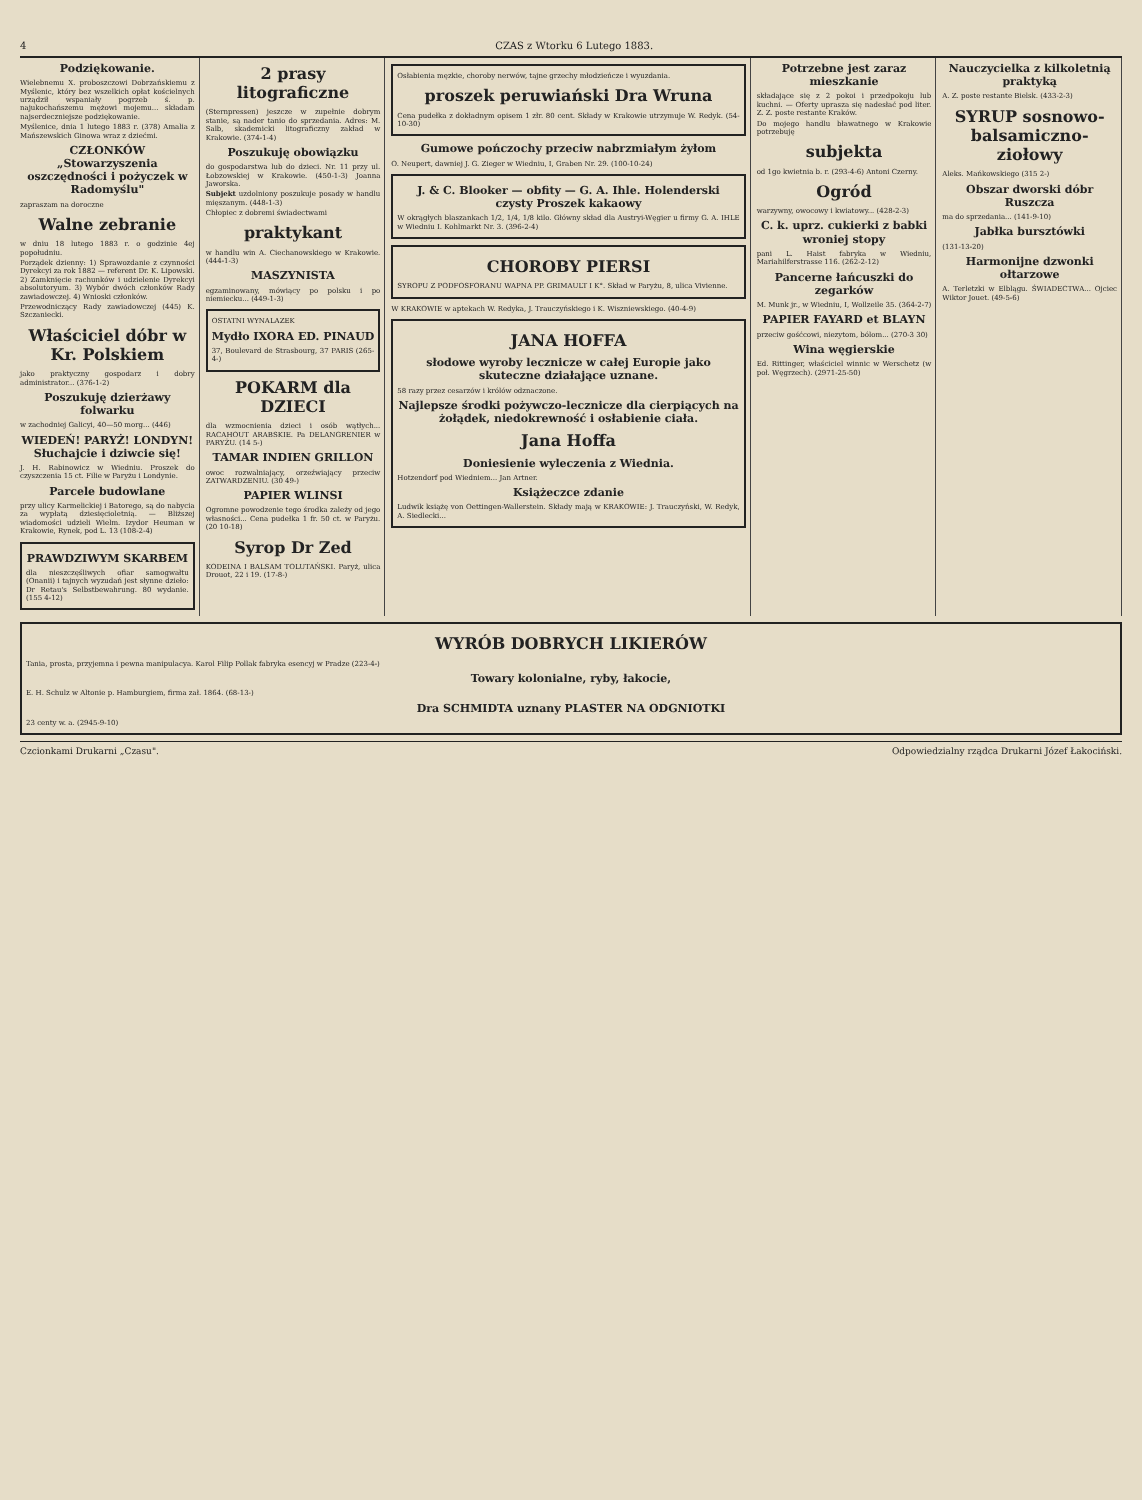4 CZAS z Wtorku 6 Lutego 1883.
Podziękowanie.
Wielebnemu X. proboszczowi Dobrzańskiemu z Myślenic, który bez wszelkich opłat kościelnych urządził wspaniały pogrzeb ś. p. najukochańszemu mężowi mojemu... składam najserdeczniejsze podziękowanie.
Myślenice, dnia 1 lutego 1883 r. (378) Amalia z Mańszewskich Ginowa wraz z dziećmi.
CZŁONKÓW „Stowarzyszenia oszczędności i pożyczek w Radomyślu"
zapraszam na doroczne
Walne zebranie
w dniu 18 lutego 1883 r. o godzinie 4ej popołudniu.
Porządek dzienny: 1) Sprawozdanie z czynności Dyrekcyi za rok 1882 — referent Dr. K. Lipowski. 2) Zamknięcie rachunków i udzielenie Dyrekcyi absolutoryum. 3) Wybór dwóch członków Rady zawiadowczej. 4) Wnioski członków.
Przewodniczący Rady zawiadowczej (445) K. Szczaniecki.
Właściciel dóbr w Kr. Polskiem
jako praktyczny gospodarz i dobry administrator... (376-1-2)
Poszukuję dzierżawy folwarku
w zachodniej Galicyi, 40—50 morg... (446)
WIEDEŃ! PARYŻ! LONDYN! Słuchajcie i dziwcie się!
J. H. Rabinowicz w Wiedniu. Proszek do czyszczenia 15 ct. Filie w Paryżu i Londynie.
Parcele budowlane
przy ulicy Karmelickiej i Batorego, są do nabycia za wypłatą dziesięcioletnią. — Bliższej wiadomości udzieli Wielm. Izydor Heuman w Krakowie, Rynek, pod L. 13 (108-2-4)
PRAWDZIWYM SKARBEM
dla nieszczęśliwych ofiar samogwałtu (Onanii) i tajnych wyzudań jest słynne dzieło: Dr Retau's Selbstbewahrung. 80 wydanie. (155 4-12)
2 prasy litograficzne
(Sternpressen) jeszcze w zupełnie dobrym stanie, są nader tanio do sprzedania. Adres: M. Salb, skademicki litograficzny zakład w Krakowie. (374-1-4)
Poszukuję obowiązku
do gospodarstwa lub do dzieci. Nr. 11 przy ul. Łobzowskiej w Krakowie. (450-1-3) Joanna Jaworska.
Subjekt uzdolniony poszukuje posady w handlu mięszanym. (448-1-3)
Chłopiec z dobremi świadectwami
praktykant
w handlu win A. Ciechanowskiego w Krakowie. (444-1-3)
MASZYNISTA
egzaminowany, mówiący po polsku i po niemiecku... (449-1-3)
OSTATNI WYNALAZEK
Mydło IXORA ED. PINAUD
37, Boulevard de Strasbourg, 37 PARIS (265-4-)
POKARM dla DZIECI
dla wzmocnienia dzieci i osób wątłych... RACAHOUT ARABSKIE. Pa DELANGRENIER w PARYŻU. (14 5-)
TAMAR INDIEN GRILLON
owoc rozwalniający, orzeźwiający przeciw ZATWARDZENIU. (30 49-)
PAPIER WLINSI
Ogromne powodzenie tego środka zależy od jego własności... Cena pudełka 1 fr. 50 ct. w Paryżu. (20 10-18)
Syrop Dr Zed
KODEINA I BALSAM TOLUTAŃSKI. Paryż, ulica Drouot, 22 i 19. (17-8-)
Osłabienia męzkie, choroby nerwów, tajne grzechy młodzieńcze i wyuzdania.
proszek peruwiański Dra Wruna
Cena pudełka z dokładnym opisem 1 złr. 80 cent. Składy w Krakowie utrzymuje W. Redyk. (54-10-30)
Gumowe pończochy przeciw nabrzmiałym żyłom
O. Neupert, dawniej J. G. Zieger w Wiedniu, I, Graben Nr. 29. (100-10-24)
J. & C. Blooker — obfity — G. A. Ihle. Holenderski czysty Proszek kakaowy
W okrągłych blaszankach 1/2, 1/4, 1/8 kilo. Główny skład dla Austryi-Węgier u firmy G. A. IHLE w Wiedniu I. Kohlmarkt Nr. 3. (396-2-4)
CHOROBY PIERSI
SYROPU Z PODFOSFORANU WAPNA PP. GRIMAULT I K°. Skład w Paryżu, 8, ulica Vivienne.
W KRAKOWIE w aptekach W. Redyka, J. Trauczyńskiego i K. Wiszniewskiego. (40-4-9)
JANA HOFFA
słodowe wyroby lecznicze w całej Europie jako skuteczne działające uznane.
58 razy przez cesarzów i królów odznaczone.
Najlepsze środki pożywczo-lecznicze dla cierpiących na żołądek, niedokrewność i osłabienie ciała.
Jana Hoffa
Doniesienie wyleczenia z Wiednia.
Hotzendorf pod Wiedniem... Jan Artner.
Książeczce zdanie
Ludwik książę von Oettingen-Wallerstein. Składy mają w KRAKOWIE: J. Trauczyński, W. Redyk, A. Siedlecki...
Potrzebne jest zaraz mieszkanie
składające się z 2 pokoi i przedpokoju lub kuchni. — Oferty uprasza się nadesłać pod liter. Z. Z. poste restante Kraków.
Do mojego handlu bławatnego w Krakowie potrzebuję
subjekta
od 1go kwietnia b. r. (293-4-6) Antoni Czerny.
Ogród
warzywny, owocowy i kwiatowy... (428-2-3)
C. k. uprz. cukierki z babki wroniej stopy
pani L. Haist fabryka w Wiedniu, Mariahilferstrasse 116. (262-2-12)
Pancerne łańcuszki do zegarków
M. Munk jr., w Wiedniu, I, Wollzeile 35. (364-2-7)
PAPIER FAYARD et BLAYN
przeciw gośćcowi, niezytom, bólom... (270-3 30)
Wina węgierskie
Ed. Rittinger, właściciel winnic w Werschetz (w poł. Węgrzech). (2971-25-50)
Nauczycielka z kilkoletnią praktyką
A. Z. poste restante Bielsk. (433-2-3)
SYRUP sosnowo-balsamiczno-ziołowy
Aleks. Mańkowskiego (315 2-)
Obszar dworski dóbr Ruszcza
ma do sprzedania... (141-9-10)
Jabłka bursztówki
(131-13-20)
Harmonijne dzwonki ołtarzowe
A. Terletzki w Elblągu. ŚWIADECTWA... Ojciec Wiktor Jouet. (49-5-6)
WYRÓB DOBRYCH LIKIERÓW
Tania, prosta, przyjemna i pewna manipulacya. Karol Filip Pollak fabryka esencyj w Pradze (223-4-)
Towary kolonialne, ryby, łakocie,
E. H. Schulz w Altonie p. Hamburgiem, firma zał. 1864. (68-13-)
Dra SCHMIDTA uznany PLASTER NA ODGNIOTKI
23 centy w. a. (2945-9-10)
Czcionkami Drukarni „Czasu". Odpowiedzialny rządca Drukarni Józef Łakociński.